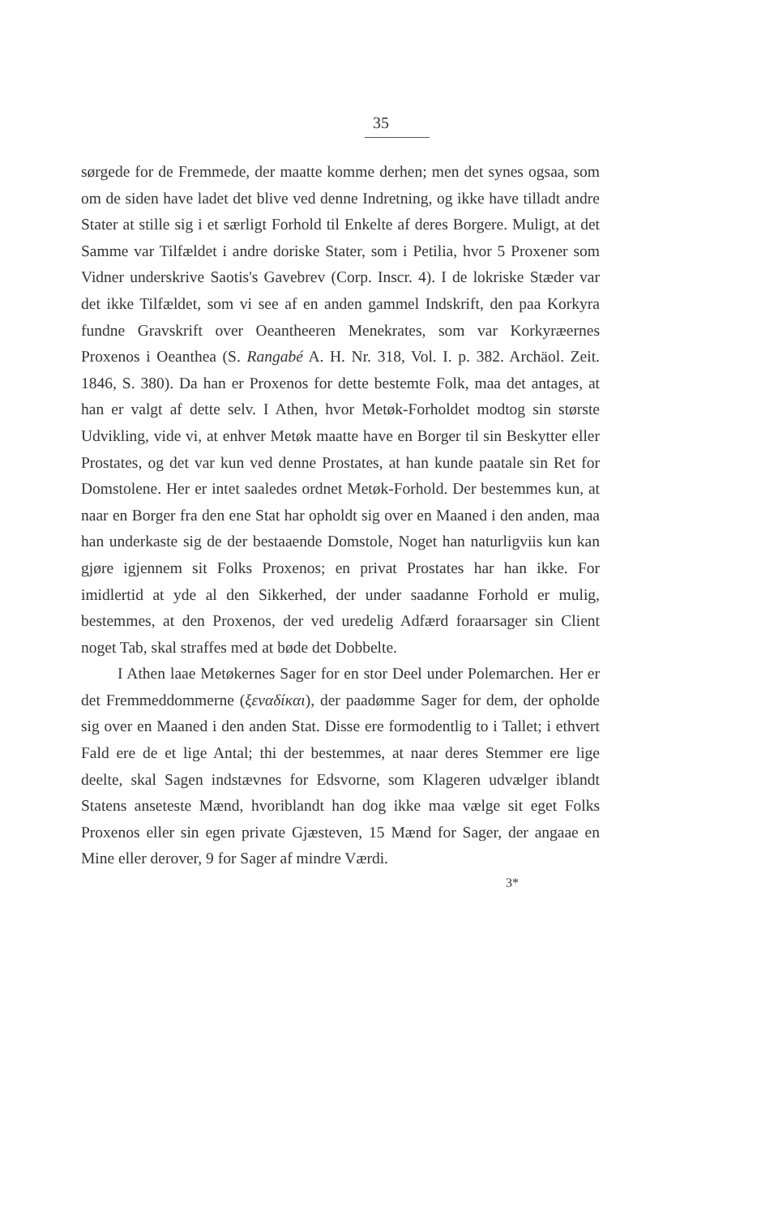35
sørgede for de Fremmede, der maatte komme derhen; men det synes ogsaa, som om de siden have ladet det blive ved denne Indretning, og ikke have tilladt andre Stater at stille sig i et særligt Forhold til Enkelte af deres Borgere. Muligt, at det Samme var Tilfældet i andre doriske Stater, som i Petilia, hvor 5 Proxener som Vidner underskrive Saotis's Gavebrev (Corp. Inscr. 4). I de lokriske Stæder var det ikke Tilfældet, som vi see af en anden gammel Indskrift, den paa Korkyra fundne Gravskrift over Oeantheeren Menekrates, som var Korkyræernes Proxenos i Oeanthea (S. Rangabé A. H. Nr. 318, Vol. I. p. 382. Archäol. Zeit. 1846, S. 380). Da han er Proxenos for dette bestemte Folk, maa det antages, at han er valgt af dette selv. I Athen, hvor Metøk-Forholdet modtog sin største Udvikling, vide vi, at enhver Metøk maatte have en Borger til sin Beskytter eller Prostates, og det var kun ved denne Prostates, at han kunde paatale sin Ret for Domstolene. Her er intet saaledes ordnet Metøk-Forhold. Der bestemmes kun, at naar en Borger fra den ene Stat har opholdt sig over en Maaned i den anden, maa han underkaste sig de der bestaaende Domstole, Noget han naturligviis kun kan gjøre igjennem sit Folks Proxenos; en privat Prostates har han ikke. For imidlertid at yde al den Sikkerhed, der under saadanne Forhold er mulig, bestemmes, at den Proxenos, der ved uredelig Adfærd foraarsager sin Client noget Tab, skal straffes med at bøde det Dobbelte.
I Athen laae Metøkernes Sager for en stor Deel under Polemarchen. Her er det Fremmeddommerne (ξεναδίκαι), der paadømme Sager for dem, der opholde sig over en Maaned i den anden Stat. Disse ere formodentlig to i Tallet; i ethvert Fald ere de et lige Antal; thi der bestemmes, at naar deres Stemmer ere lige deelte, skal Sagen indstævnes for Edsvorne, som Klageren udvælger iblandt Statens anseteste Mænd, hvoriblandt han dog ikke maa vælge sit eget Folks Proxenos eller sin egen private Gjæsteven, 15 Mænd for Sager, der angaae en Mine eller derover, 9 for Sager af mindre Værdi.
3*